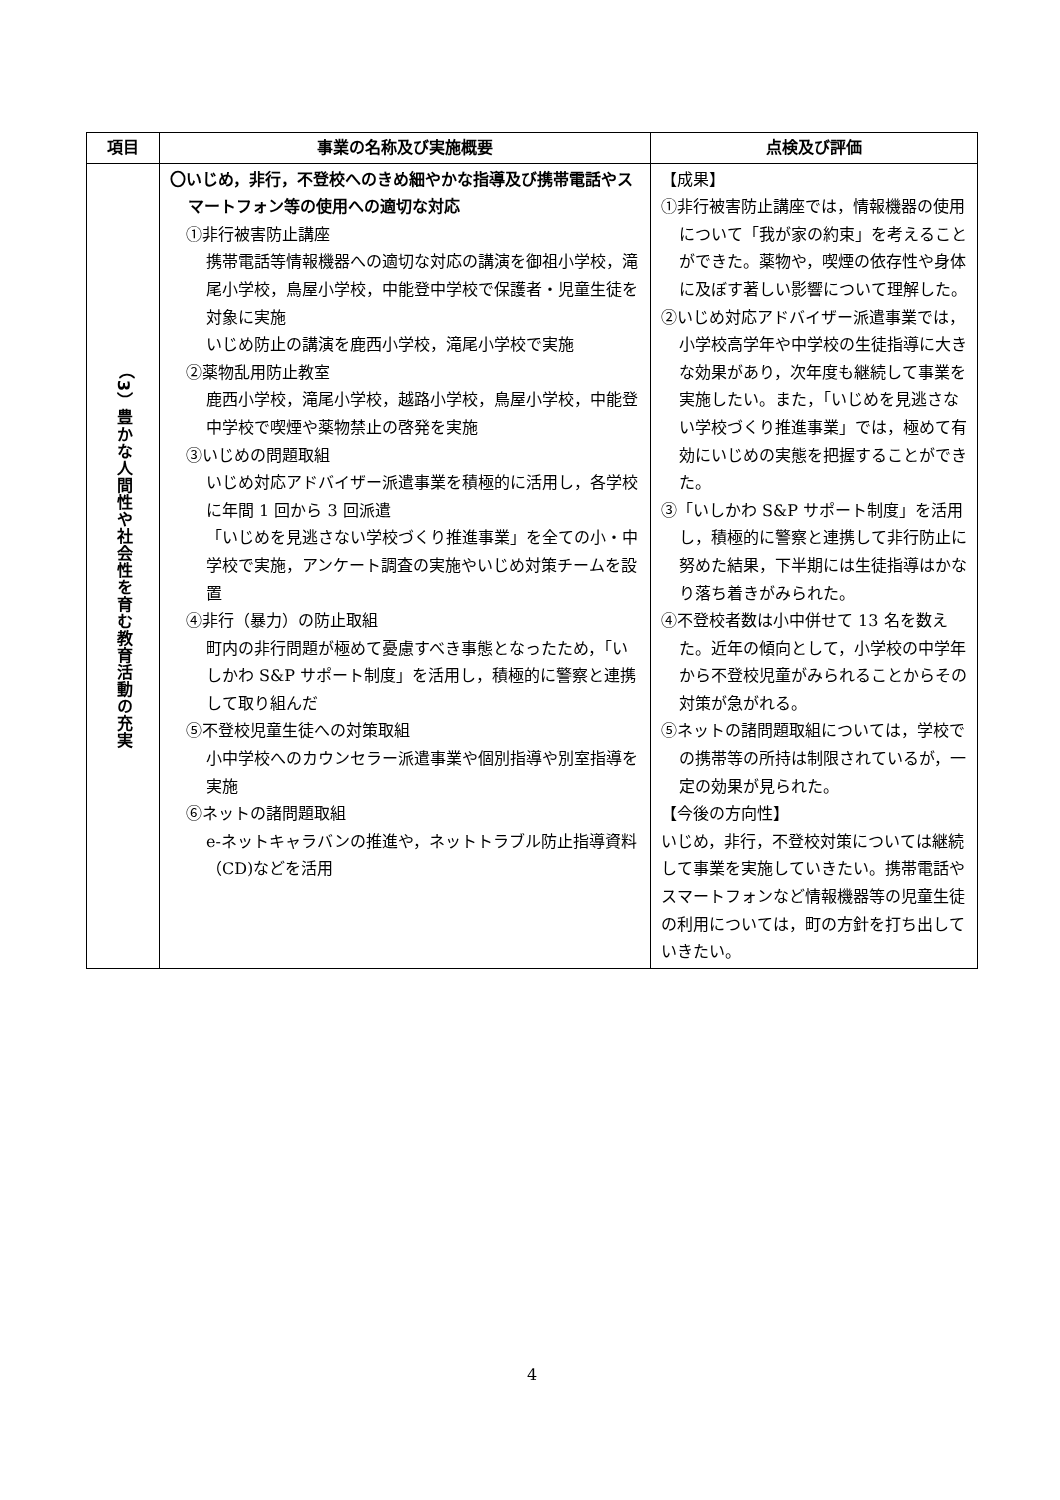| 項目 | 事業の名称及び実施概要 | 点検及び評価 |
| --- | --- | --- |
| （3）豊かな人間性や社会性を育む教育活動の充実 | 〇いじめ，非行，不登校へのきめ細やかな指導及び携帯電話やスマートフォン等の使用への適切な対応 ①非行被害防止講座 携帯電話等情報機器への適切な対応の講演を御祖小学校，滝尾小学校，鳥屋小学校，中能登中学校で保護者・児童生徒を対象に実施 いじめ防止の講演を鹿西小学校，滝尾小学校で実施 ②薬物乱用防止教室 鹿西小学校，滝尾小学校，越路小学校，鳥屋小学校，中能登中学校で喫煙や薬物禁止の啓発を実施 ③いじめの問題取組 いじめ対応アドバイザー派遣事業を積極的に活用し，各学校に年間 1 回から 3 回派遣 「いじめを見逃さない学校づくり推進事業」を全ての小・中学校で実施，アンケート調査の実施やいじめ対策チームを設置 ④非行（暴力）の防止取組 町内の非行問題が極めて憂慮すべき事態となったため，「いしかわ S&P サポート制度」を活用し，積極的に警察と連携して取り組んだ ⑤不登校児童生徒への対策取組 小中学校へのカウンセラー派遣事業や個別指導や別室指導を実施 ⑥ネットの諸問題取組 e-ネットキャラバンの推進や，ネットトラブル防止指導資料（CD)などを活用 | 【成果】 ①非行被害防止講座では，情報機器の使用について「我が家の約束」を考えることができた。薬物や，喫煙の依存性や身体に及ぼす著しい影響について理解した。 ②いじめ対応アドバイザー派遣事業では，小学校高学年や中学校の生徒指導に大きな効果があり，次年度も継続して事業を実施したい。また，「いじめを見逃さない学校づくり推進事業」では，極めて有効にいじめの実態を把握することができた。 ③「いしかわ S&P サポート制度」を活用し，積極的に警察と連携して非行防止に努めた結果，下半期には生徒指導はかなり落ち着きがみられた。 ④不登校者数は小中併せて 13 名を数えた。近年の傾向として，小学校の中学年から不登校児童がみられることからその対策が急がれる。 ⑤ネットの諸問題取組については，学校での携帯等の所持は制限されているが，一定の効果が見られた。 【今後の方向性】 いじめ，非行，不登校対策については継続して事業を実施していきたい。携帯電話やスマートフォンなど情報機器等の児童生徒の利用については，町の方針を打ち出していきたい。 |
4